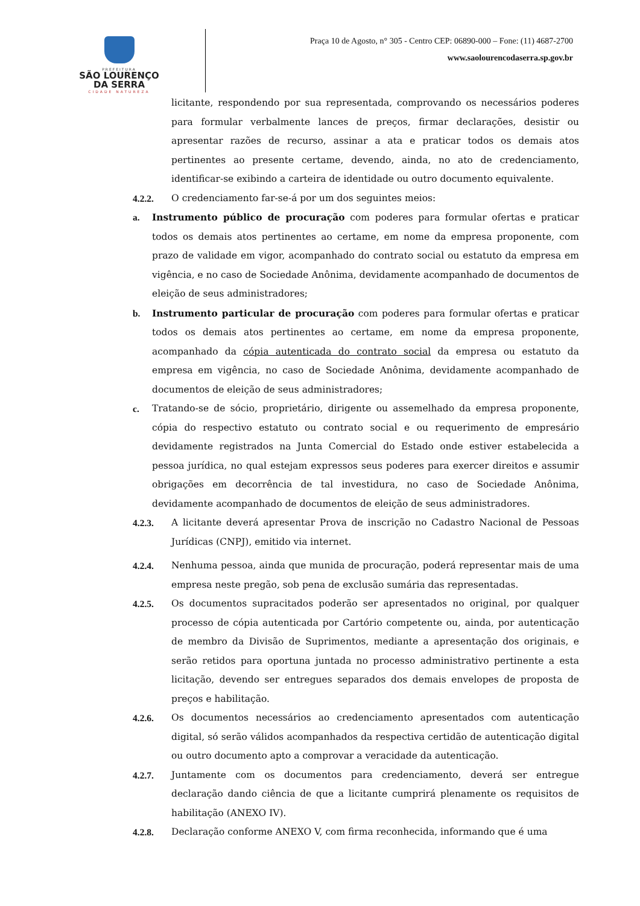PREFEITURA
SÃO LOURENÇO
DA SERRA
CIDADE NATUREZA
Praça 10 de Agosto, n° 305 - Centro CEP: 06890-000 – Fone: (11) 4687-2700
www.saolourencodaserra.sp.gov.br
licitante, respondendo por sua representada, comprovando os necessários poderes para formular verbalmente lances de preços, firmar declarações, desistir ou apresentar razões de recurso, assinar a ata e praticar todos os demais atos pertinentes ao presente certame, devendo, ainda, no ato de credenciamento, identificar-se exibindo a carteira de identidade ou outro documento equivalente.
4.2.2. O credenciamento far-se-á por um dos seguintes meios:
a. Instrumento público de procuração com poderes para formular ofertas e praticar todos os demais atos pertinentes ao certame, em nome da empresa proponente, com prazo de validade em vigor, acompanhado do contrato social ou estatuto da empresa em vigência, e no caso de Sociedade Anônima, devidamente acompanhado de documentos de eleição de seus administradores;
b. Instrumento particular de procuração com poderes para formular ofertas e praticar todos os demais atos pertinentes ao certame, em nome da empresa proponente, acompanhado da cópia autenticada do contrato social da empresa ou estatuto da empresa em vigência, no caso de Sociedade Anônima, devidamente acompanhado de documentos de eleição de seus administradores;
c. Tratando-se de sócio, proprietário, dirigente ou assemelhado da empresa proponente, cópia do respectivo estatuto ou contrato social e ou requerimento de empresário devidamente registrados na Junta Comercial do Estado onde estiver estabelecida a pessoa jurídica, no qual estejam expressos seus poderes para exercer direitos e assumir obrigações em decorrência de tal investidura, no caso de Sociedade Anônima, devidamente acompanhado de documentos de eleição de seus administradores.
4.2.3. A licitante deverá apresentar Prova de inscrição no Cadastro Nacional de Pessoas Jurídicas (CNPJ), emitido via internet.
4.2.4. Nenhuma pessoa, ainda que munida de procuração, poderá representar mais de uma empresa neste pregão, sob pena de exclusão sumária das representadas.
4.2.5. Os documentos supracitados poderão ser apresentados no original, por qualquer processo de cópia autenticada por Cartório competente ou, ainda, por autenticação de membro da Divisão de Suprimentos, mediante a apresentação dos originais, e serão retidos para oportuna juntada no processo administrativo pertinente a esta licitação, devendo ser entregues separados dos demais envelopes de proposta de preços e habilitação.
4.2.6. Os documentos necessários ao credenciamento apresentados com autenticação digital, só serão válidos acompanhados da respectiva certidão de autenticação digital ou outro documento apto a comprovar a veracidade da autenticação.
4.2.7. Juntamente com os documentos para credenciamento, deverá ser entregue declaração dando ciência de que a licitante cumprirá plenamente os requisitos de habilitação (ANEXO IV).
4.2.8. Declaração conforme ANEXO V, com firma reconhecida, informando que é uma